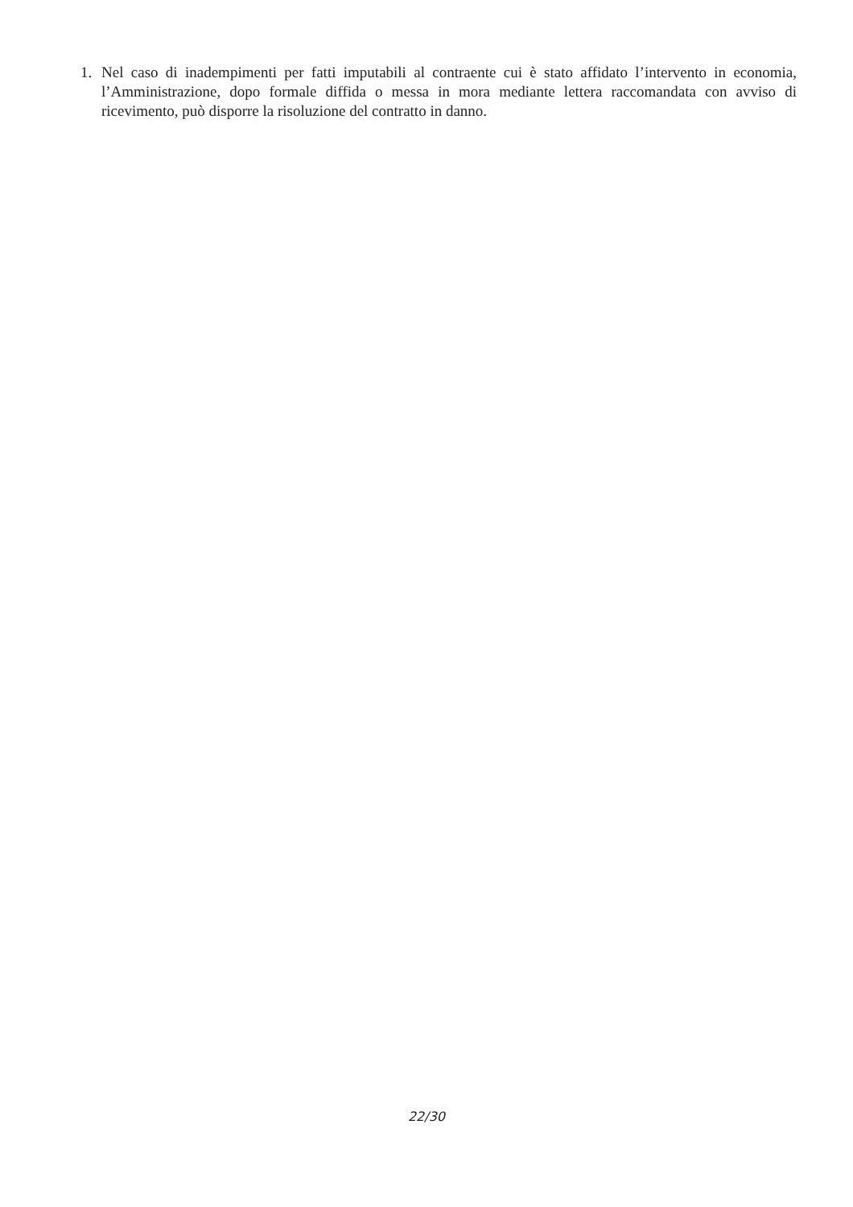1. Nel caso di inadempimenti per fatti imputabili al contraente cui è stato affidato l’intervento in economia, l’Amministrazione, dopo formale diffida o messa in mora mediante lettera raccomandata con avviso di ricevimento, può disporre la risoluzione del contratto in danno.
22/30